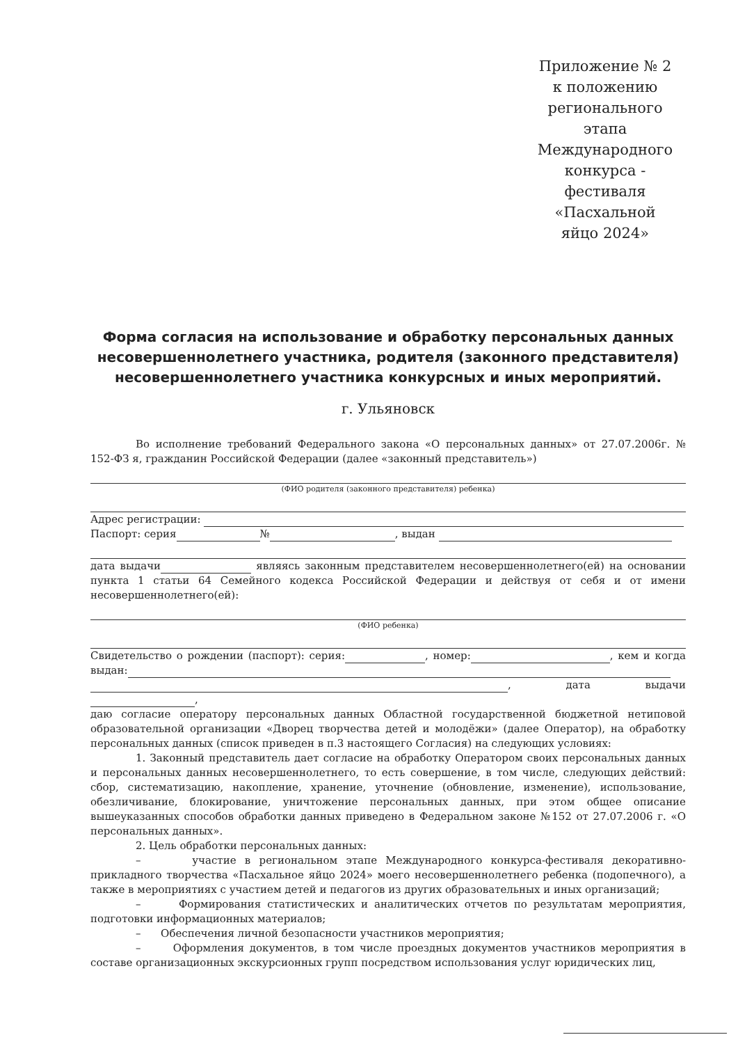Приложение № 2 к положению регионального этапа Международного конкурса - фестиваля «Пасхальной яйцо 2024»
Форма согласия на использование и обработку персональных данных несовершеннолетнего участника, родителя (законного представителя) несовершеннолетнего участника конкурсных и иных мероприятий.
г. Ульяновск
Во исполнение требований Федерального закона «О персональных данных» от 27.07.2006г. № 152-ФЗ я, гражданин Российской Федерации (далее «законный представитель»)
(ФИО родителя (законного представителя) ребенка)
Адрес регистрации:
Паспорт: серия № , выдан
дата выдачи являясь законным представителем несовершеннолетнего(ей) на основании пункта 1 статьи 64 Семейного кодекса Российской Федерации и действуя от себя и от имени несовершеннолетнего(ей):
(ФИО ребенка)
Свидетельство о рождении (паспорт): серия: , номер: , кем и когда выдан:
, дата выдачи ,
даю согласие оператору персональных данных Областной государственной бюджетной нетиповой образовательной организации «Дворец творчества детей и молодёжи» (далее Оператор), на обработку персональных данных (список приведен в п.3 настоящего Согласия) на следующих условиях:
1. Законный представитель дает согласие на обработку Оператором своих персональных данных и персональных данных несовершеннолетнего, то есть совершение, в том числе, следующих действий: сбор, систематизацию, накопление, хранение, уточнение (обновление, изменение), использование, обезличивание, блокирование, уничтожение персональных данных, при этом общее описание вышеуказанных способов обработки данных приведено в Федеральном законе №152 от 27.07.2006 г. «О персональных данных».
2. Цель обработки персональных данных:
– участие в региональном этапе Международного конкурса-фестиваля декоративно-прикладного творчества «Пасхальное яйцо 2024» моего несовершеннолетнего ребенка (подопечного), а также в мероприятиях с участием детей и педагогов из других образовательных и иных организаций;
– Формирования статистических и аналитических отчетов по результатам мероприятия, подготовки информационных материалов;
– Обеспечения личной безопасности участников мероприятия;
– Оформления документов, в том числе проездных документов участников мероприятия в составе организационных экскурсионных групп посредством использования услуг юридических лиц,